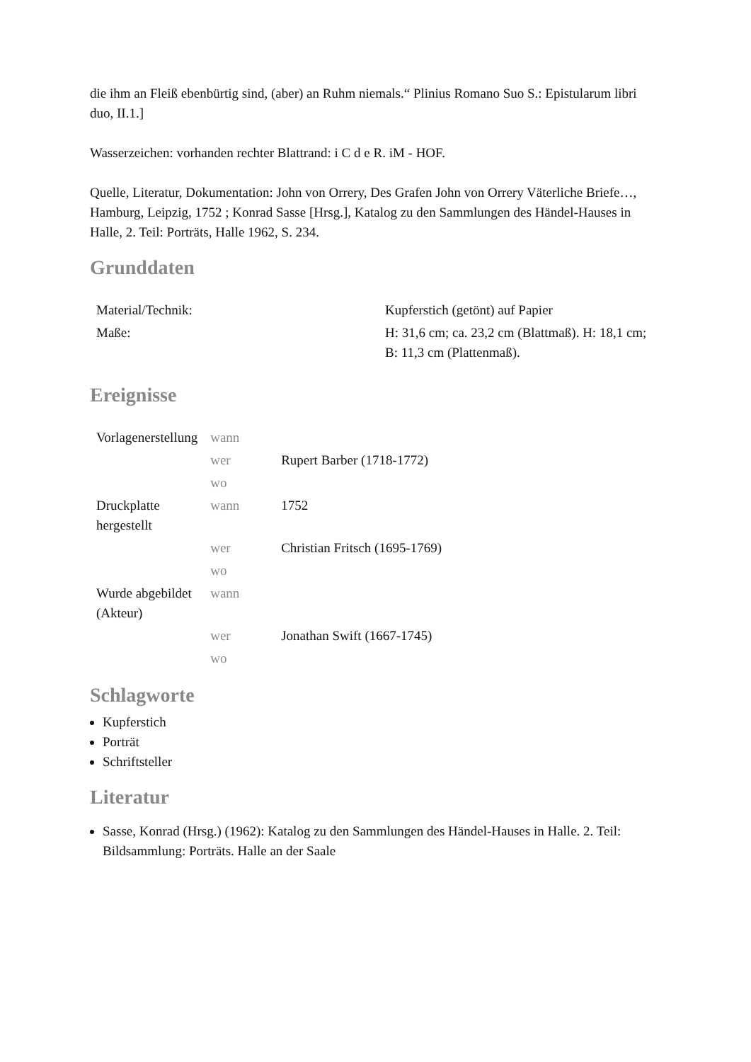die ihm an Fleiß ebenbürtig sind, (aber) an Ruhm niemals.“ Plinius Romano Suo S.: Epistularum libri duo, II.1.]
Wasserzeichen: vorhanden rechter Blattrand: i C d e R. iM - HOF.
Quelle, Literatur, Dokumentation: John von Orrery, Des Grafen John von Orrery Väterliche Briefe…, Hamburg, Leipzig, 1752 ; Konrad Sasse [Hrsg.], Katalog zu den Sammlungen des Händel-Hauses in Halle, 2. Teil: Porträts, Halle 1962, S. 234.
Grunddaten
| Material/Technik: | Kupferstich (getönt) auf Papier |
| Maße: | H: 31,6 cm; ca. 23,2 cm (Blattmaß). H: 18,1 cm; B: 11,3 cm (Plattenmaß). |
Ereignisse
| Vorlagenerstellung | wann | |
| | wer | Rupert Barber (1718-1772) |
| | wo | |
| Druckplatte hergestellt | wann | 1752 |
| | wer | Christian Fritsch (1695-1769) |
| | wo | |
| Wurde abgebildet (Akteur) | wann | |
| | wer | Jonathan Swift (1667-1745) |
| | wo | |
Schlagworte
Kupferstich
Porträt
Schriftsteller
Literatur
Sasse, Konrad (Hrsg.) (1962): Katalog zu den Sammlungen des Händel-Hauses in Halle. 2. Teil: Bildsammlung: Porträts. Halle an der Saale